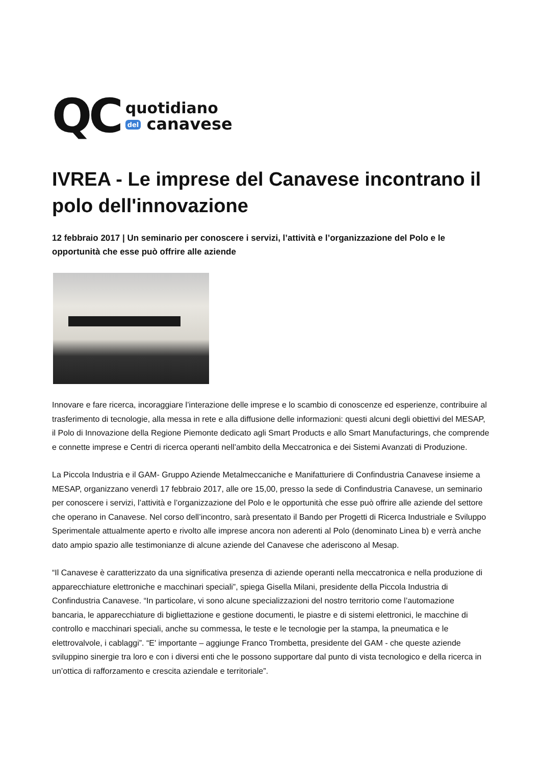QC
quotidiano
del canavese
IVREA - Le imprese del Canavese incontrano il polo dell'innovazione
12 febbraio 2017 | Un seminario per conoscere i servizi, l’attività e l’organizzazione del Polo e le opportunità che esse può offrire alle aziende
Innovare e fare ricerca, incoraggiare l’interazione delle imprese e lo scambio di conoscenze ed esperienze, contribuire al trasferimento di tecnologie, alla messa in rete e alla diffusione delle informazioni: questi alcuni degli obiettivi del MESAP, il Polo di Innovazione della Regione Piemonte dedicato agli Smart Products e allo Smart Manufacturings, che comprende e connette imprese e Centri di ricerca operanti nell’ambito della Meccatronica e dei Sistemi Avanzati di Produzione.
La Piccola Industria e il GAM- Gruppo Aziende Metalmeccaniche e Manifatturiere di Confindustria Canavese insieme a MESAP, organizzano venerdì 17 febbraio 2017, alle ore 15,00, presso la sede di Confindustria Canavese, un seminario per conoscere i servizi, l’attività e l’organizzazione del Polo e le opportunità che esse può offrire alle aziende del settore che operano in Canavese. Nel corso dell’incontro, sarà presentato il Bando per Progetti di Ricerca Industriale e Sviluppo Sperimentale attualmente aperto e rivolto alle imprese ancora non aderenti al Polo (denominato Linea b) e verrà anche dato ampio spazio alle testimonianze di alcune aziende del Canavese che aderiscono al Mesap.
“Il Canavese è caratterizzato da una significativa presenza di aziende operanti nella meccatronica e nella produzione di apparecchiature elettroniche e macchinari speciali”, spiega Gisella Milani, presidente della Piccola Industria di Confindustria Canavese. “In particolare, vi sono alcune specializzazioni del nostro territorio come l’automazione bancaria, le apparecchiature di bigliettazione e gestione documenti, le piastre e di sistemi elettronici, le macchine di controllo e macchinari speciali, anche su commessa, le teste e le tecnologie per la stampa, la pneumatica e le elettrovalvole, i cablaggi”. “E' importante – aggiunge Franco Trombetta, presidente del GAM - che queste aziende sviluppino sinergie tra loro e con i diversi enti che le possono supportare dal punto di vista tecnologico e della ricerca in un’ottica di rafforzamento e crescita aziendale e territoriale”.